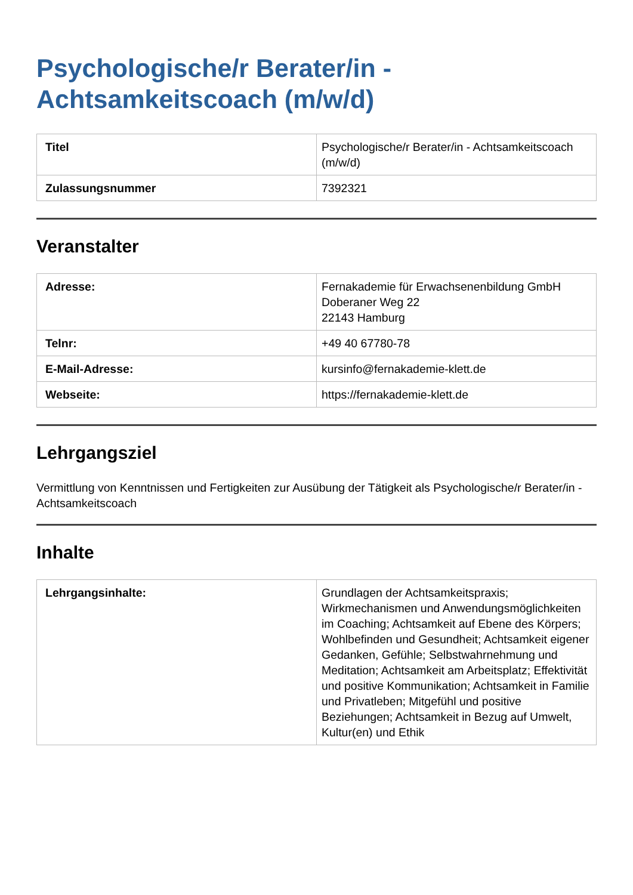Psychologische/r Berater/in - Achtsamkeitscoach (m/w/d)
| Titel | Psychologische/r Berater/in - Achtsamkeitscoach (m/w/d) |
| Zulassungsnummer | 7392321 |
Veranstalter
| Adresse: | Fernakademie für Erwachsenenbildung GmbH Doberaner Weg 22 22143 Hamburg |
| Telnr: | +49 40 67780-78 |
| E-Mail-Adresse: | kursinfo@fernakademie-klett.de |
| Webseite: | https://fernakademie-klett.de |
Lehrgangsziel
Vermittlung von Kenntnissen und Fertigkeiten zur Ausübung der Tätigkeit als Psychologische/r Berater/in - Achtsamkeitscoach
Inhalte
| Lehrgangsinhalte: | Grundlagen der Achtsamkeitspraxis; Wirkmechanismen und Anwendungsmöglichkeiten im Coaching; Achtsamkeit auf Ebene des Körpers; Wohlbefinden und Gesundheit; Achtsamkeit eigener Gedanken, Gefühle; Selbstwahrnehmung und Meditation; Achtsamkeit am Arbeitsplatz; Effektivität und positive Kommunikation; Achtsamkeit in Familie und Privatleben; Mitgefühl und positive Beziehungen; Achtsamkeit in Bezug auf Umwelt, Kultur(en) und Ethik |